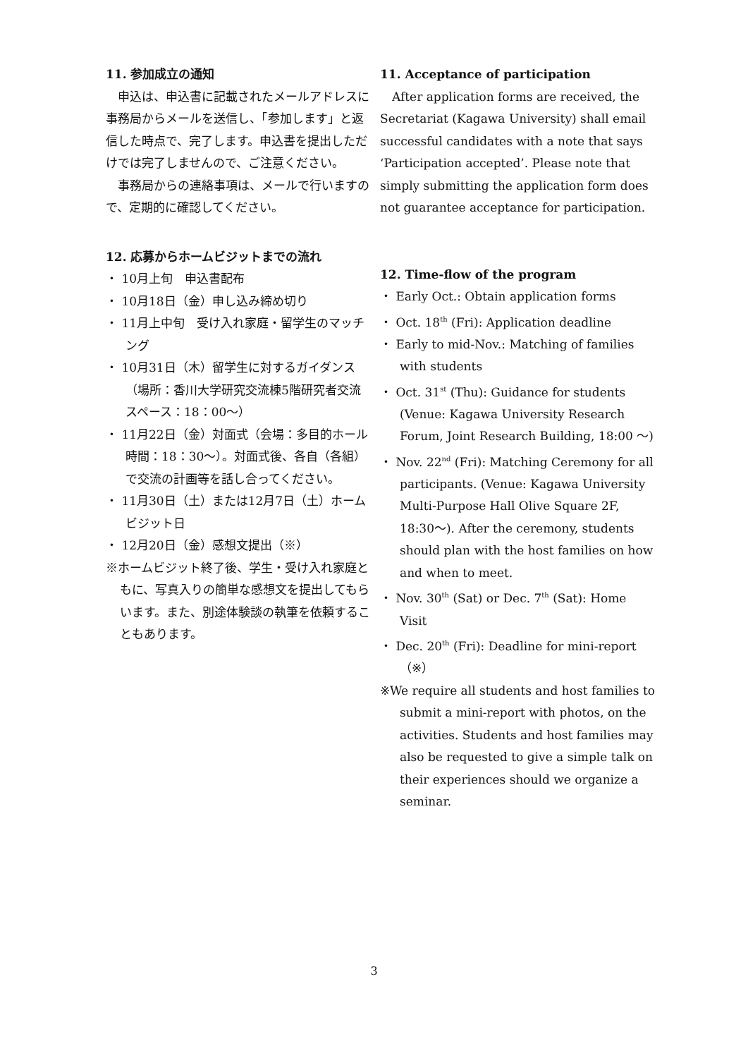11. 参加成立の通知
申込は、申込書に記載されたメールアドレスに事務局からメールを送信し、「参加します」と返信した時点で、完了します。申込書を提出しただけでは完了しませんので、ご注意ください。
事務局からの連絡事項は、メールで行いますので、定期的に確認してください。
12. 応募からホームビジットまでの流れ
・ 10月上旬　申込書配布
・ 10月18日（金）申し込み締め切り
・ 11月上中旬　受け入れ家庭・留学生のマッチング
・ 10月31日（木）留学生に対するガイダンス（場所：香川大学研究交流棟5階研究者交流スペース：18：00〜）
・ 11月22日（金）対面式（会場：多目的ホール　時間：18：30〜）。対面式後、各自（各組）で交流の計画等を話し合ってください。
・ 11月30日（土）または12月7日（土）ホームビジット日
・ 12月20日（金）感想文提出（※）
※ホームビジット終了後、学生・受け入れ家庭ともに、写真入りの簡単な感想文を提出してもらいます。また、別途体験談の執筆を依頼することもあります。
11. Acceptance of participation
After application forms are received, the Secretariat (Kagawa University) shall email successful candidates with a note that says ‘Participation accepted’. Please note that simply submitting the application form does not guarantee acceptance for participation.
12. Time-flow of the program
・ Early Oct.: Obtain application forms
・ Oct. 18<sup>th</sup> (Fri): Application deadline
・ Early to mid-Nov.: Matching of families with students
・ Oct. 31<sup>st</sup> (Thu): Guidance for students (Venue: Kagawa University Research Forum, Joint Research Building, 18:00 〜)
・ Nov. 22<sup>nd</sup> (Fri): Matching Ceremony for all participants. (Venue: Kagawa University Multi-Purpose Hall Olive Square 2F, 18:30〜). After the ceremony, students should plan with the host families on how and when to meet.
・ Nov. 30<sup>th</sup> (Sat) or Dec. 7<sup>th</sup> (Sat): Home Visit
・ Dec. 20<sup>th</sup> (Fri): Deadline for mini-report（※）
※We require all students and host families to submit a mini-report with photos, on the activities. Students and host families may also be requested to give a simple talk on their experiences should we organize a seminar.
3